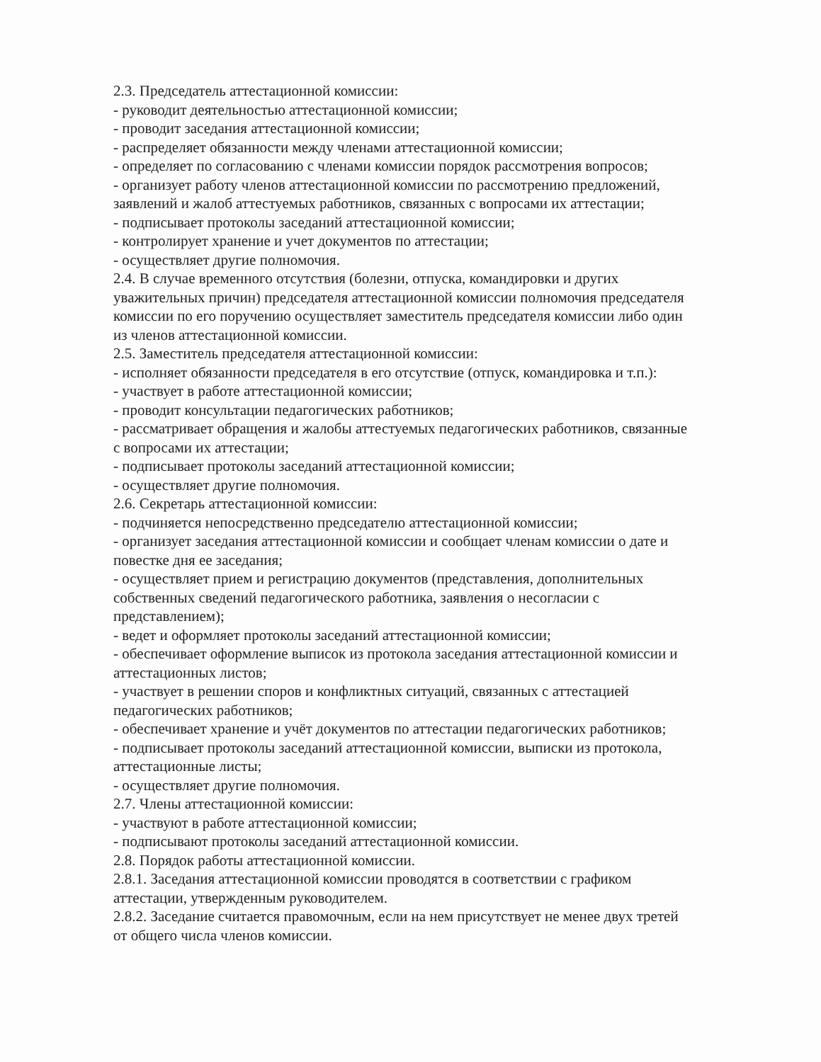2.3. Председатель аттестационной комиссии:
- руководит деятельностью аттестационной комиссии;
- проводит заседания аттестационной комиссии;
- распределяет обязанности между членами аттестационной комиссии;
- определяет по согласованию с членами комиссии порядок рассмотрения вопросов;
- организует работу членов аттестационной комиссии по рассмотрению предложений, заявлений и жалоб аттестуемых работников, связанных с вопросами их аттестации;
- подписывает протоколы заседаний аттестационной комиссии;
- контролирует хранение и учет документов по аттестации;
- осуществляет другие полномочия.
2.4. В случае временного отсутствия (болезни, отпуска, командировки и других уважительных причин) председателя аттестационной комиссии полномочия председателя комиссии по его поручению осуществляет заместитель председателя комиссии либо один из членов аттестационной комиссии.
2.5. Заместитель председателя аттестационной комиссии:
- исполняет обязанности председателя в его отсутствие (отпуск, командировка и т.п.):
- участвует в работе аттестационной комиссии;
- проводит консультации педагогических работников;
- рассматривает обращения и жалобы аттестуемых педагогических работников, связанные с вопросами их аттестации;
- подписывает протоколы заседаний аттестационной комиссии;
- осуществляет другие полномочия.
2.6. Секретарь аттестационной комиссии:
- подчиняется непосредственно председателю аттестационной комиссии;
- организует заседания аттестационной комиссии и сообщает членам комиссии о дате и повестке дня ее заседания;
- осуществляет прием и регистрацию документов (представления, дополнительных собственных сведений педагогического работника, заявления о несогласии с представлением);
- ведет и оформляет протоколы заседаний аттестационной комиссии;
- обеспечивает оформление выписок из протокола заседания аттестационной комиссии и аттестационных листов;
- участвует в решении споров и конфликтных ситуаций, связанных с аттестацией педагогических работников;
- обеспечивает хранение и учёт документов по аттестации педагогических работников;
- подписывает протоколы заседаний аттестационной комиссии, выписки из протокола, аттестационные листы;
- осуществляет другие полномочия.
2.7. Члены аттестационной комиссии:
- участвуют в работе аттестационной комиссии;
- подписывают протоколы заседаний аттестационной комиссии.
2.8. Порядок работы аттестационной комиссии.
2.8.1. Заседания аттестационной комиссии проводятся в соответствии с графиком аттестации, утвержденным руководителем.
2.8.2. Заседание считается правомочным, если на нем присутствует не менее двух третей от общего числа членов комиссии.